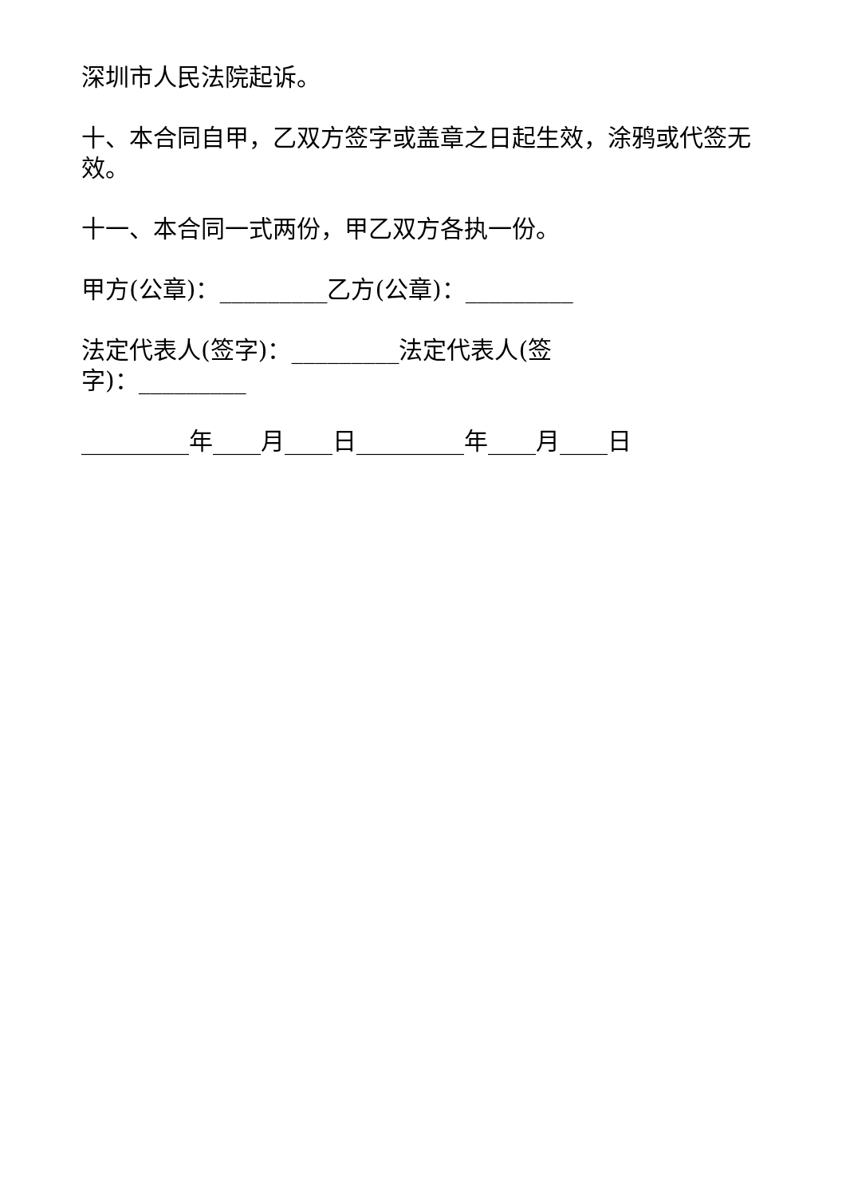深圳市人民法院起诉。
十、本合同自甲，乙双方签字或盖章之日起生效，涂鸦或代签无效。
十一、本合同一式两份，甲乙双方各执一份。
甲方(公章)：_________乙方(公章)：_________
法定代表人(签字)：_________法定代表人(签字)：_________
_________年____月____日_________年____月____日